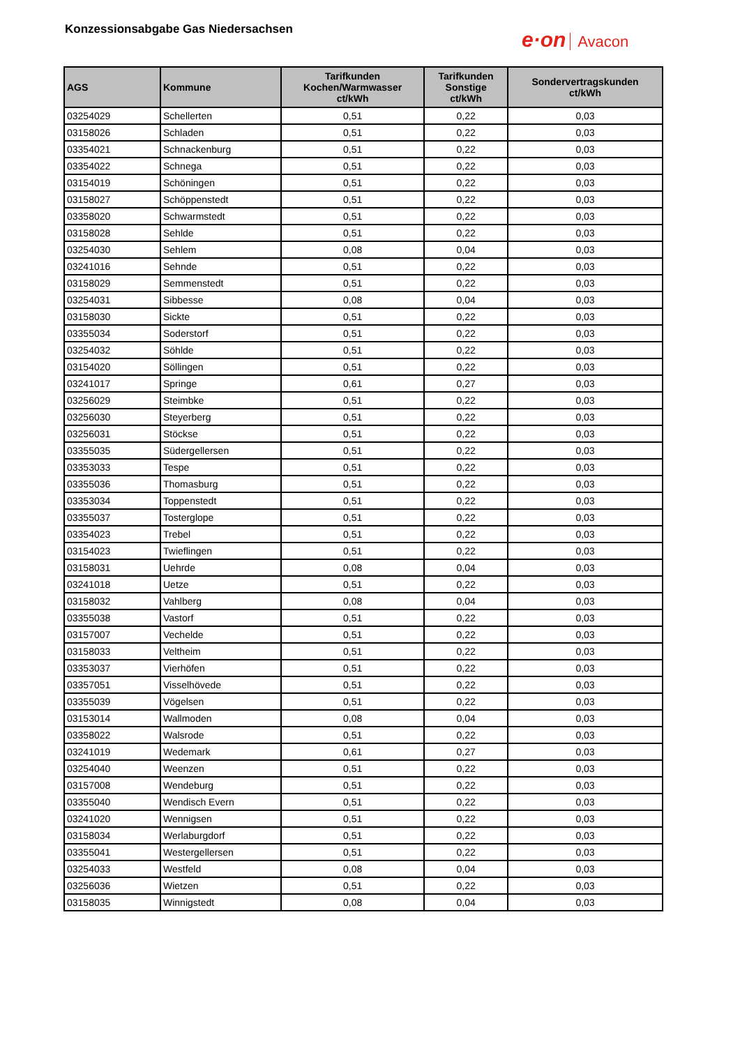Konzessionsabgabe Gas Niedersachsen
e·on Avacon
| AGS | Kommune | Tarifkunden Kochen/Warmwasser ct/kWh | Tarifkunden Sonstige ct/kWh | Sondervertragskunden ct/kWh |
| --- | --- | --- | --- | --- |
| 03254029 | Schellerten | 0,51 | 0,22 | 0,03 |
| 03158026 | Schladen | 0,51 | 0,22 | 0,03 |
| 03354021 | Schnackenburg | 0,51 | 0,22 | 0,03 |
| 03354022 | Schnega | 0,51 | 0,22 | 0,03 |
| 03154019 | Schöningen | 0,51 | 0,22 | 0,03 |
| 03158027 | Schöppenstedt | 0,51 | 0,22 | 0,03 |
| 03358020 | Schwarmstedt | 0,51 | 0,22 | 0,03 |
| 03158028 | Sehlde | 0,51 | 0,22 | 0,03 |
| 03254030 | Sehlem | 0,08 | 0,04 | 0,03 |
| 03241016 | Sehnde | 0,51 | 0,22 | 0,03 |
| 03158029 | Semmenstedt | 0,51 | 0,22 | 0,03 |
| 03254031 | Sibbesse | 0,08 | 0,04 | 0,03 |
| 03158030 | Sickte | 0,51 | 0,22 | 0,03 |
| 03355034 | Soderstorf | 0,51 | 0,22 | 0,03 |
| 03254032 | Söhlde | 0,51 | 0,22 | 0,03 |
| 03154020 | Söllingen | 0,51 | 0,22 | 0,03 |
| 03241017 | Springe | 0,61 | 0,27 | 0,03 |
| 03256029 | Steimbke | 0,51 | 0,22 | 0,03 |
| 03256030 | Steyerberg | 0,51 | 0,22 | 0,03 |
| 03256031 | Stöckse | 0,51 | 0,22 | 0,03 |
| 03355035 | Südergellersen | 0,51 | 0,22 | 0,03 |
| 03353033 | Tespe | 0,51 | 0,22 | 0,03 |
| 03355036 | Thomasburg | 0,51 | 0,22 | 0,03 |
| 03353034 | Toppenstedt | 0,51 | 0,22 | 0,03 |
| 03355037 | Tosterglope | 0,51 | 0,22 | 0,03 |
| 03354023 | Trebel | 0,51 | 0,22 | 0,03 |
| 03154023 | Twieflingen | 0,51 | 0,22 | 0,03 |
| 03158031 | Uehrde | 0,08 | 0,04 | 0,03 |
| 03241018 | Uetze | 0,51 | 0,22 | 0,03 |
| 03158032 | Vahlberg | 0,08 | 0,04 | 0,03 |
| 03355038 | Vastorf | 0,51 | 0,22 | 0,03 |
| 03157007 | Vechelde | 0,51 | 0,22 | 0,03 |
| 03158033 | Veltheim | 0,51 | 0,22 | 0,03 |
| 03353037 | Vierhöfen | 0,51 | 0,22 | 0,03 |
| 03357051 | Visselhövede | 0,51 | 0,22 | 0,03 |
| 03355039 | Vögelsen | 0,51 | 0,22 | 0,03 |
| 03153014 | Wallmoden | 0,08 | 0,04 | 0,03 |
| 03358022 | Walsrode | 0,51 | 0,22 | 0,03 |
| 03241019 | Wedemark | 0,61 | 0,27 | 0,03 |
| 03254040 | Weenzen | 0,51 | 0,22 | 0,03 |
| 03157008 | Wendeburg | 0,51 | 0,22 | 0,03 |
| 03355040 | Wendisch Evern | 0,51 | 0,22 | 0,03 |
| 03241020 | Wennigsen | 0,51 | 0,22 | 0,03 |
| 03158034 | Werlaburgdorf | 0,51 | 0,22 | 0,03 |
| 03355041 | Westergellersen | 0,51 | 0,22 | 0,03 |
| 03254033 | Westfeld | 0,08 | 0,04 | 0,03 |
| 03256036 | Wietzen | 0,51 | 0,22 | 0,03 |
| 03158035 | Winnigstedt | 0,08 | 0,04 | 0,03 |